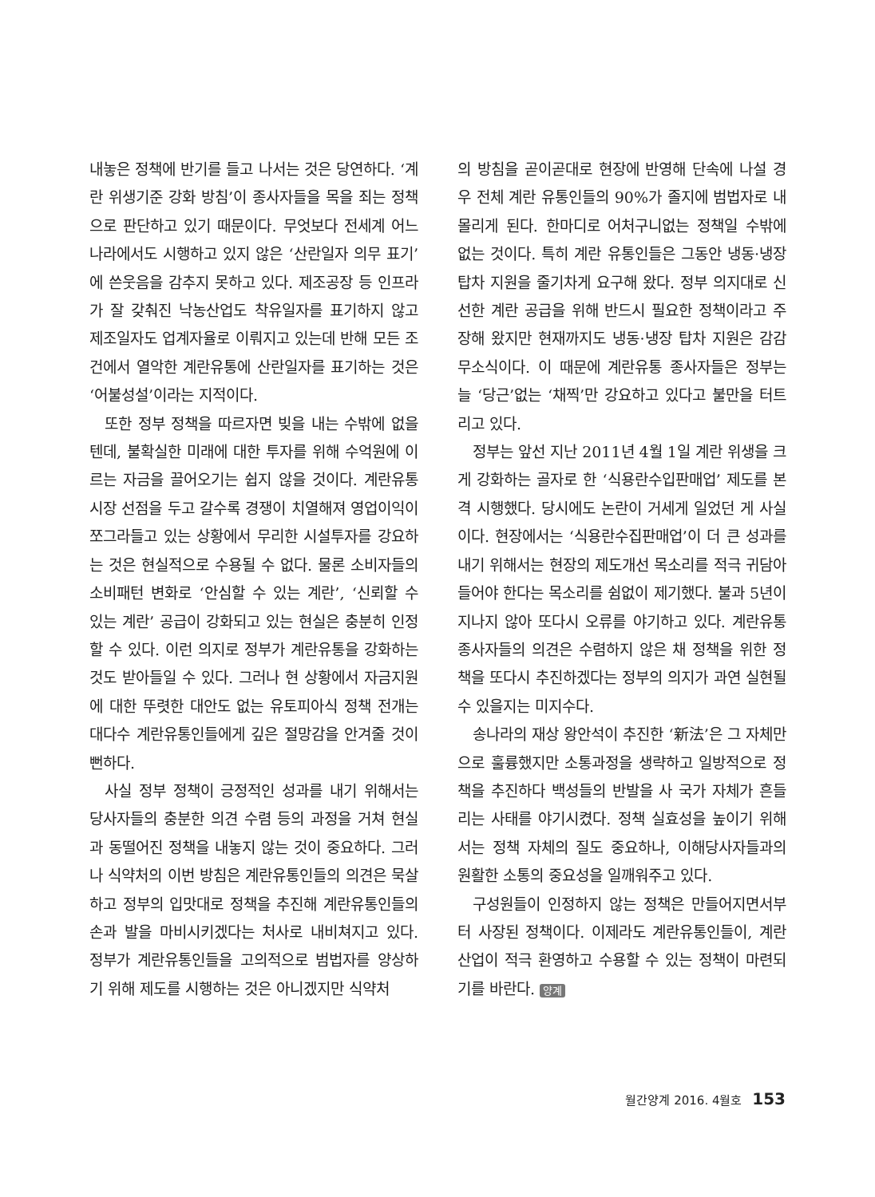내놓은 정책에 반기를 들고 나서는 것은 당연하다. ‘계란 위생기준 강화 방침’이 종사자들을 목을 죄는 정책으로 판단하고 있기 때문이다. 무엇보다 전세계 어느 나라에서도 시행하고 있지 않은 ‘산란일자 의무 표기’에 쓴웃음을 감추지 못하고 있다. 제조공장 등 인프라가 잘 갖춰진 낙농산업도 착유일자를 표기하지 않고 제조일자도 업계자율로 이뤄지고 있는데 반해 모든 조건에서 열악한 계란유통에 산란일자를 표기하는 것은 ‘어불성설’이라는 지적이다.
또한 정부 정책을 따르자면 빚을 내는 수밖에 없을 텐데, 불확실한 미래에 대한 투자를 위해 수억원에 이르는 자금을 끌어오기는 쉽지 않을 것이다. 계란유통시장 선점을 두고 갈수록 경쟁이 치열해져 영업이익이 쪼그라들고 있는 상황에서 무리한 시설투자를 강요하는 것은 현실적으로 수용될 수 없다. 물론 소비자들의 소비패턴 변화로 ‘안심할 수 있는 계란’, ‘신뢰할 수 있는 계란’ 공급이 강화되고 있는 현실은 충분히 인정할 수 있다. 이런 의지로 정부가 계란유통을 강화하는 것도 받아들일 수 있다. 그러나 현 상황에서 자금지원에 대한 뚜렷한 대안도 없는 유토피아식 정책 전개는 대다수 계란유통인들에게 깊은 절망감을 안겨줄 것이 뻔하다.
사실 정부 정책이 긍정적인 성과를 내기 위해서는 당사자들의 충분한 의견 수렴 등의 과정을 거쳐 현실과 동떨어진 정책을 내놓지 않는 것이 중요하다. 그러나 식약처의 이번 방침은 계란유통인들의 의견은 묵살하고 정부의 입맛대로 정책을 추진해 계란유통인들의 손과 발을 마비시키겠다는 처사로 내비쳐지고 있다. 정부가 계란유통인들을 고의적으로 범법자를 양상하기 위해 제도를 시행하는 것은 아니겠지만 식약처
의 방침을 곧이곧대로 현장에 반영해 단속에 나설 경우 전체 계란 유통인들의 90%가 졸지에 범법자로 내몰리게 된다. 한마디로 어처구니없는 정책일 수밖에 없는 것이다. 특히 계란 유통인들은 그동안 냉동·냉장 탑차 지원을 줄기차게 요구해 왔다. 정부 의지대로 신선한 계란 공급을 위해 반드시 필요한 정책이라고 주장해 왔지만 현재까지도 냉동·냉장 탑차 지원은 감감무소식이다. 이 때문에 계란유통 종사자들은 정부는 늘 ‘당근’없는 ‘채찍’만 강요하고 있다고 불만을 터트리고 있다.
정부는 앞선 지난 2011년 4월 1일 계란 위생을 크게 강화하는 골자로 한 ‘식용란수입판매업’ 제도를 본격 시행했다. 당시에도 논란이 거세게 일었던 게 사실이다. 현장에서는 ‘식용란수집판매업’이 더 큰 성과를 내기 위해서는 현장의 제도개선 목소리를 적극 귀담아 들어야 한다는 목소리를 쉼없이 제기했다. 불과 5년이 지나지 않아 또다시 오류를 야기하고 있다. 계란유통 종사자들의 의견은 수렴하지 않은 채 정책을 위한 정책을 또다시 추진하겠다는 정부의 의지가 과연 실현될 수 있을지는 미지수다.
송나라의 재상 왕안석이 추진한 ‘新法’은 그 자체만으로 훌륭했지만 소통과정을 생략하고 일방적으로 정책을 추진하다 백성들의 반발을 사 국가 자체가 흔들리는 사태를 야기시켰다. 정책 실효성을 높이기 위해서는 정책 자체의 질도 중요하나, 이해당사자들과의 원활한 소통의 중요성을 일깨워주고 있다.
구성원들이 인정하지 않는 정책은 만들어지면서부터 사장된 정책이다. 이제라도 계란유통인들이, 계란산업이 적극 환영하고 수용할 수 있는 정책이 마련되기를 바란다. 양계
월간양계 2016. 4월호 153